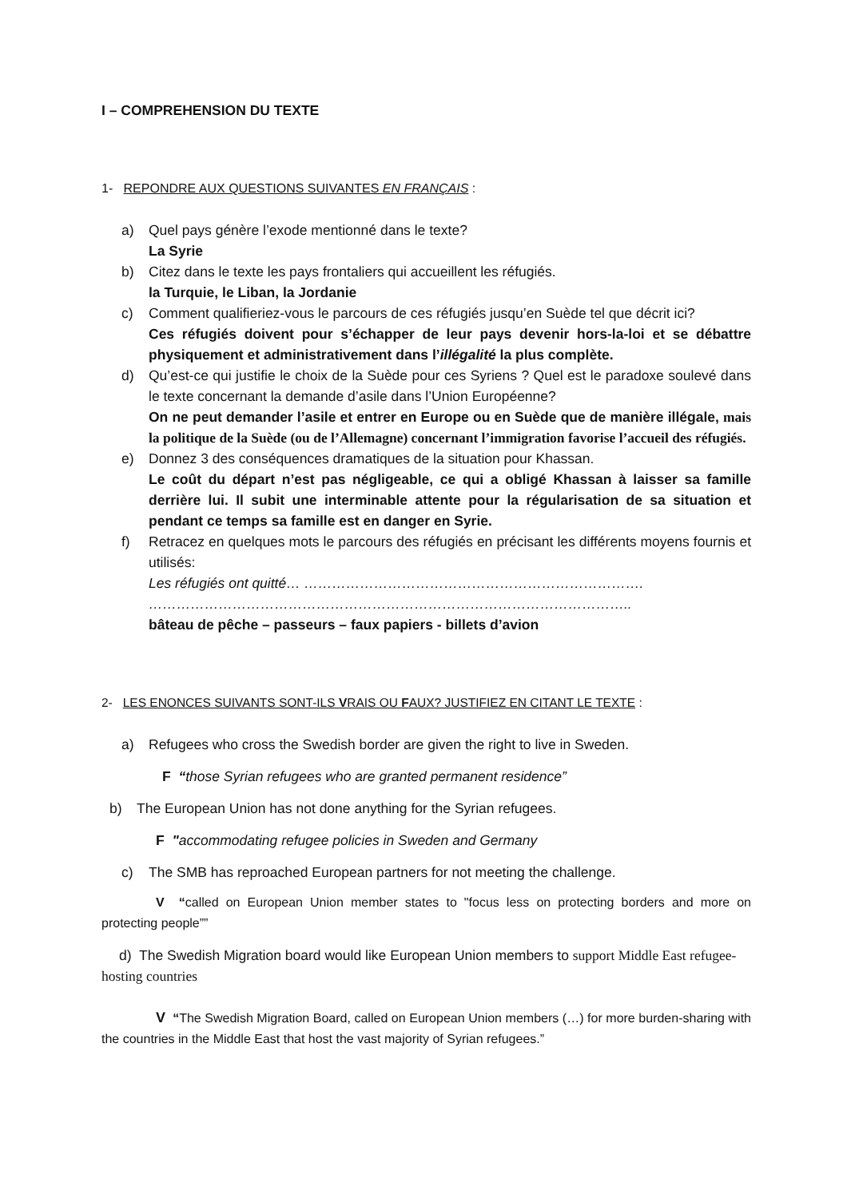I – COMPREHENSION DU TEXTE
1- REPONDRE AUX QUESTIONS SUIVANTES EN FRANÇAIS :
a) Quel pays génère l’exode mentionné dans le texte?
La Syrie
b) Citez dans le texte les pays frontaliers qui accueillent les réfugiés.
la Turquie, le Liban, la Jordanie
c) Comment qualifieriez-vous le parcours de ces réfugiés jusqu’en Suède tel que décrit ici?
Ces réfugiés doivent pour s’échapper de leur pays devenir hors-la-loi et se débattre physiquement et administrativement dans l’illégalité la plus complète.
d) Qu’est-ce qui justifie le choix de la Suède pour ces Syriens ? Quel est le paradoxe soulevé dans le texte concernant la demande d’asile dans l’Union Européenne?
On ne peut demander l’asile et entrer en Europe ou en Suède que de manière illégale, mais la politique de la Suède (ou de l’Allemagne) concernant l’immigration favorise l’accueil des réfugiés.
e) Donnez 3 des conséquences dramatiques de la situation pour Khassan.
Le coût du départ n’est pas négligeable, ce qui a obligé Khassan à laisser sa famille derrière lui. Il subit une interminable attente pour la régularisation de sa situation et pendant ce temps sa famille est en danger en Syrie.
f) Retracez en quelques mots le parcours des réfugiés en précisant les différents moyens fournis et utilisés:
Les réfugiés ont quitté… ……………………………………………………………….
…………………………………………………………………………………………..
bâteau de pêche – passeurs – faux papiers - billets d’avion
2- LES ENONCES SUIVANTS SONT-ILS VRAIS OU FAUX? JUSTIFIEZ EN CITANT LE TEXTE :
a) Refugees who cross the Swedish border are given the right to live in Sweden.
F “those Syrian refugees who are granted permanent residence”
b) The European Union has not done anything for the Syrian refugees.
F "accommodating refugee policies in Sweden and Germany
c) The SMB has reproached European partners for not meeting the challenge.
V “called on European Union member states to "focus less on protecting borders and more on protecting people””
d) The Swedish Migration board would like European Union members to support Middle East refugee-hosting countries
V “The Swedish Migration Board, called on European Union members (…) for more burden-sharing with the countries in the Middle East that host the vast majority of Syrian refugees.”